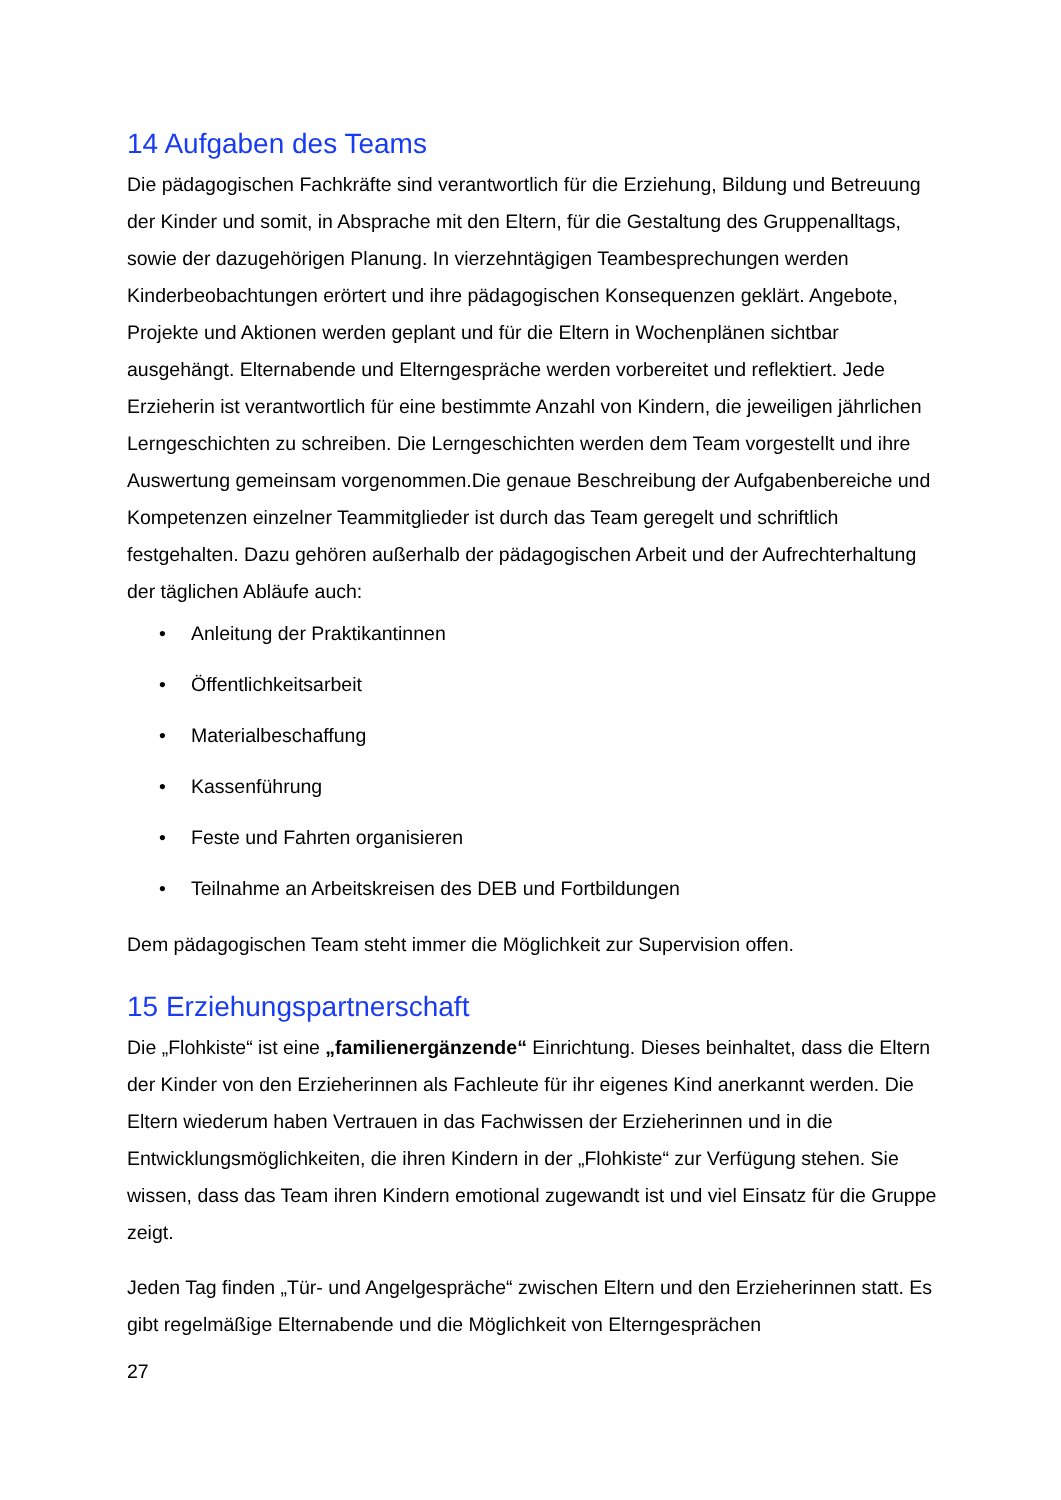14 Aufgaben des Teams
Die pädagogischen Fachkräfte sind verantwortlich für die Erziehung, Bildung und Betreuung der Kinder und somit, in Absprache mit den Eltern, für die Gestaltung des Gruppenalltags, sowie der dazugehörigen Planung. In vierzehntägigen Teambesprechungen werden Kinderbeobachtungen erörtert und ihre pädagogischen Konsequenzen geklärt. Angebote, Projekte und Aktionen werden geplant und für die Eltern in Wochenplänen sichtbar ausgehängt. Elternabende und Elterngespräche werden vorbereitet und reflektiert. Jede Erzieherin ist verantwortlich für eine bestimmte Anzahl von Kindern, die jeweiligen jährlichen Lerngeschichten zu schreiben. Die Lerngeschichten werden dem Team vorgestellt und ihre Auswertung gemeinsam vorgenommen.Die genaue Beschreibung der Aufgabenbereiche und Kompetenzen einzelner Teammitglieder ist durch das Team geregelt und schriftlich festgehalten. Dazu gehören außerhalb der pädagogischen Arbeit und der Aufrechterhaltung der täglichen Abläufe auch:
• Anleitung der Praktikantinnen
• Öffentlichkeitsarbeit
• Materialbeschaffung
• Kassenführung
• Feste und Fahrten organisieren
• Teilnahme an Arbeitskreisen des DEB und Fortbildungen
Dem pädagogischen Team steht immer die Möglichkeit zur Supervision offen.
15 Erziehungspartnerschaft
Die „Flohkiste“ ist eine „familienergänzende“ Einrichtung. Dieses beinhaltet, dass die Eltern der Kinder von den Erzieherinnen als Fachleute für ihr eigenes Kind anerkannt werden. Die Eltern wiederum haben Vertrauen in das Fachwissen der Erzieherinnen und in die Entwicklungsmöglichkeiten, die ihren Kindern in der „Flohkiste“ zur Verfügung stehen. Sie wissen, dass das Team ihren Kindern emotional zugewandt ist und viel Einsatz für die Gruppe zeigt.
Jeden Tag finden „Tür- und Angelgespräche“ zwischen Eltern und den Erzieherinnen statt. Es gibt regelmäßige Elternabende und die Möglichkeit von Elterngesprächen
27